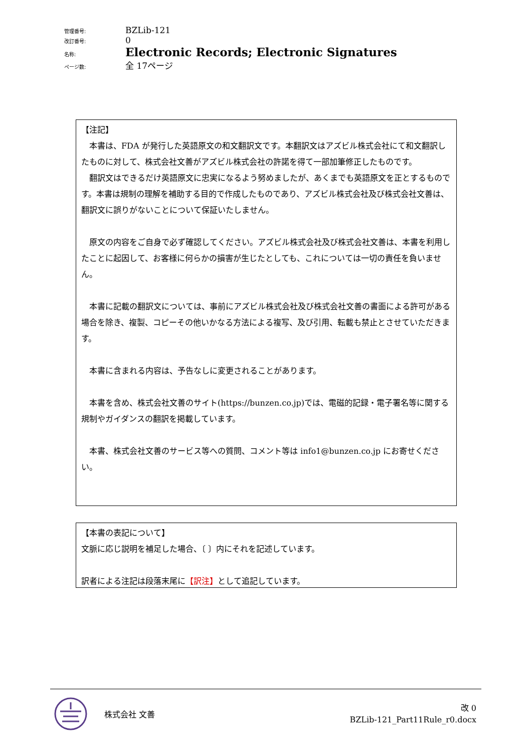管理番号: BZLib-121
改訂番号: 0
名称: Electronic Records; Electronic Signatures
ページ数: 全 17ページ
【注記】
　本書は、FDA が発行した英語原文の和文翻訳文です。本翻訳文はアズビル株式会社にて和文翻訳したものに対して、株式会社文善がアズビル株式会社の許諾を得て一部加筆修正したものです。
　翻訳文はできるだけ英語原文に忠実になるよう努めましたが、あくまでも英語原文を正とするものです。本書は規制の理解を補助する目的で作成したものであり、アズビル株式会社及び株式会社文善は、翻訳文に誤りがないことについて保証いたしません。
　原文の内容をご自身で必ず確認してください。アズビル株式会社及び株式会社文善は、本書を利用したことに起因して、お客様に何らかの損害が生じたとしても、これについては一切の責任を負いません。
　本書に記載の翻訳文については、事前にアズビル株式会社及び株式会社文善の書面による許可がある場合を除き、複製、コピーその他いかなる方法による複写、及び引用、転載も禁止とさせていただきます。
　本書に含まれる内容は、予告なしに変更されることがあります。
　本書を含め、株式会社文善のサイト(https://bunzen.co.jp)では、電磁的記録・電子署名等に関する規制やガイダンスの翻訳を掲載しています。
　本書、株式会社文善のサービス等への質問、コメント等は info1@bunzen.co.jp にお寄せください。
【本書の表記について】
文脈に応じ説明を補足した場合、〔 〕内にそれを記述しています。
訳者による注記は段落末尾に【訳注】として追記しています。
株式会社 文善
改 0
BZLib-121_Part11Rule_r0.docx